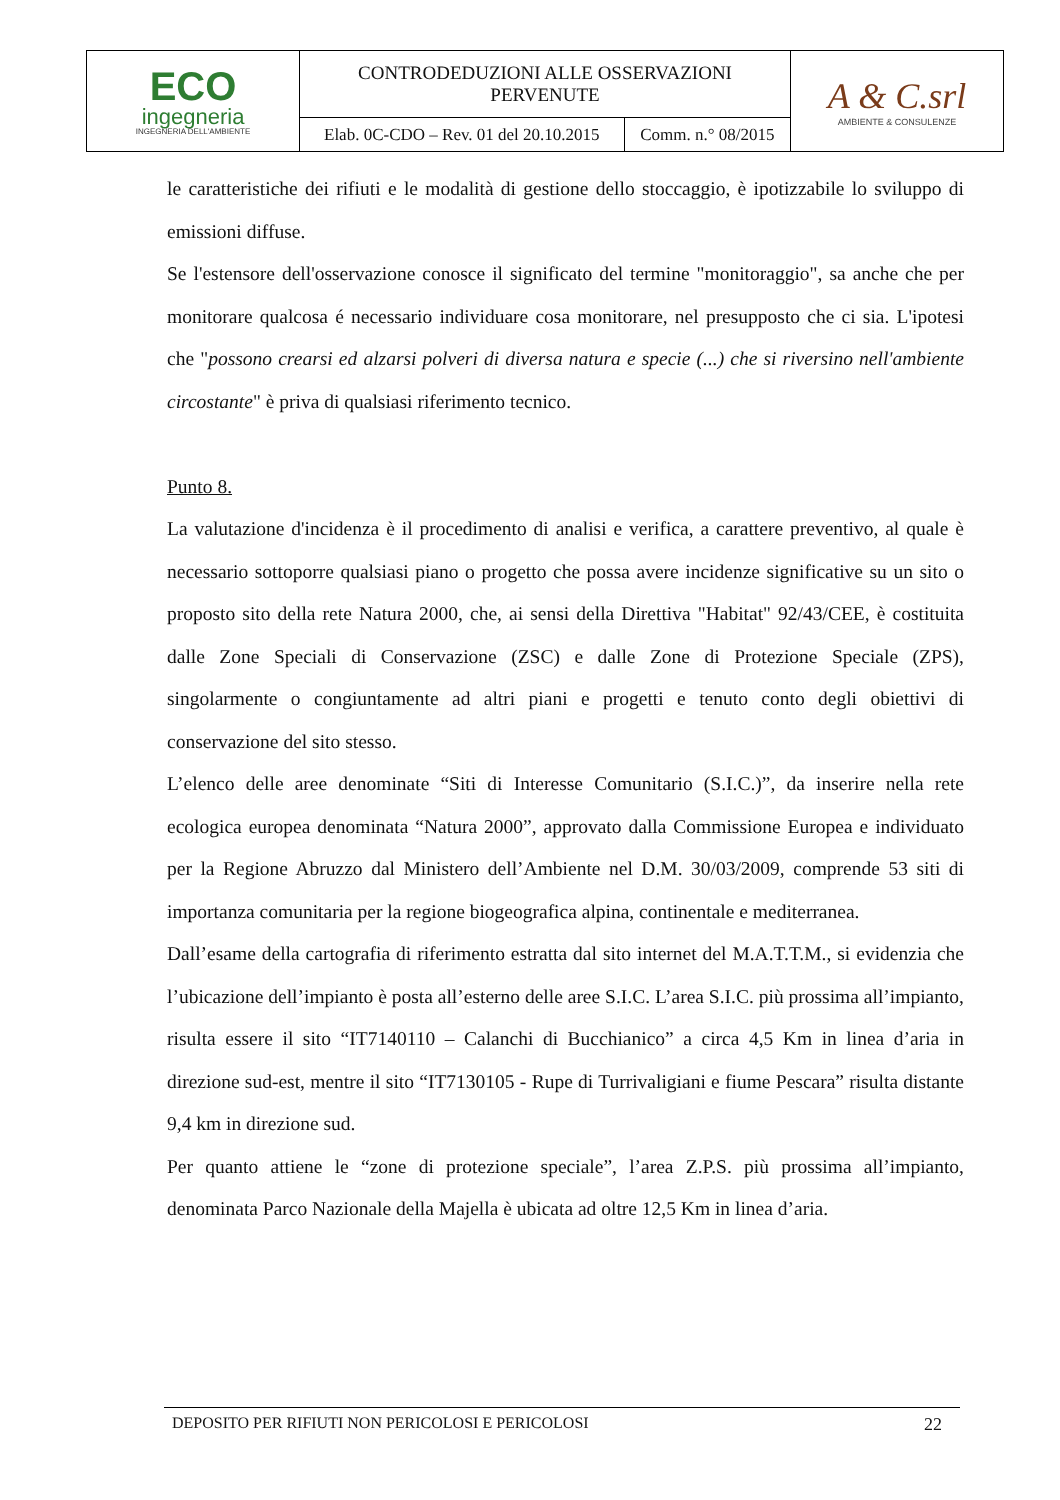| ECO ingegneria INGEGNERIA DELL'AMBIENTE | CONTRODEDUZIONI ALLE OSSERVAZIONI PERVENUTE | | A & C.srl AMBIENTE & CONSULENZE |
| | Elab. 0C-CDO – Rev. 01 del 20.10.2015 | Comm. n.° 08/2015 | |
le caratteristiche dei rifiuti e le modalità di gestione dello stoccaggio, è ipotizzabile lo sviluppo di emissioni diffuse.
Se l'estensore dell'osservazione conosce il significato del termine "monitoraggio", sa anche che per monitorare qualcosa é necessario individuare cosa monitorare, nel presupposto che ci sia. L'ipotesi che "possono crearsi ed alzarsi polveri di diversa natura e specie (...) che si riversino nell'ambiente circostante" è priva di qualsiasi riferimento tecnico.
Punto 8.
La valutazione d'incidenza è il procedimento di analisi e verifica, a carattere preventivo, al quale è necessario sottoporre qualsiasi piano o progetto che possa avere incidenze significative su un sito o proposto sito della rete Natura 2000, che, ai sensi della Direttiva "Habitat" 92/43/CEE, è costituita dalle Zone Speciali di Conservazione (ZSC) e dalle Zone di Protezione Speciale (ZPS), singolarmente o congiuntamente ad altri piani e progetti e tenuto conto degli obiettivi di conservazione del sito stesso.
L’elenco delle aree denominate “Siti di Interesse Comunitario (S.I.C.)”, da inserire nella rete ecologica europea denominata “Natura 2000”, approvato dalla Commissione Europea e individuato per la Regione Abruzzo dal Ministero dell’Ambiente nel D.M. 30/03/2009, comprende 53 siti di importanza comunitaria per la regione biogeografica alpina, continentale e mediterranea.
Dall’esame della cartografia di riferimento estratta dal sito internet del M.A.T.T.M., si evidenzia che l’ubicazione dell’impianto è posta all’esterno delle aree S.I.C. L’area S.I.C. più prossima all’impianto, risulta essere il sito “IT7140110 – Calanchi di Bucchianico” a circa 4,5 Km in linea d’aria in direzione sud-est, mentre il sito “IT7130105 - Rupe di Turrivaligiani e fiume Pescara” risulta distante 9,4 km in direzione sud.
Per quanto attiene le “zone di protezione speciale”, l’area Z.P.S. più prossima all’impianto, denominata Parco Nazionale della Majella è ubicata ad oltre 12,5 Km in linea d’aria.
DEPOSITO PER RIFIUTI NON PERICOLOSI E PERICOLOSI 22